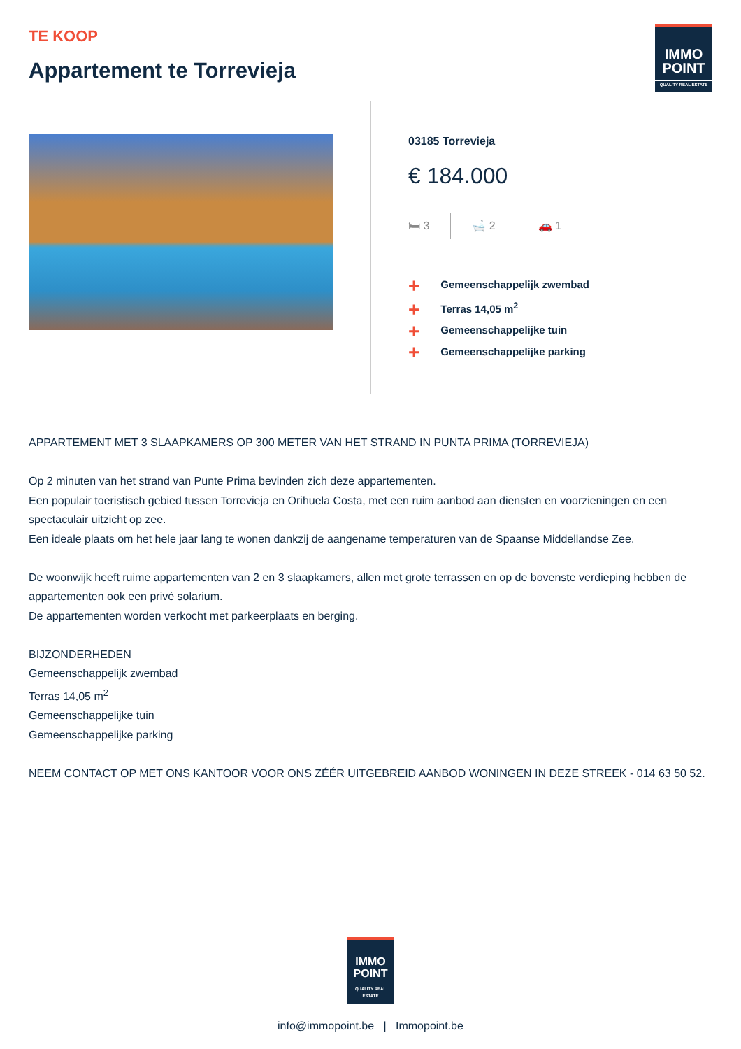TE KOOP
Appartement te Torrevieja
IMMO
POINT
QUALITY REAL ESTATE
03185 Torrevieja
€ 184.000
🛏 3 🛁 2 🚗 1
+ Gemeenschappelijk zwembad
+ Terras 14,05 m<sup>2</sup>
+ Gemeenschappelijke tuin
+ Gemeenschappelijke parking
APPARTEMENT MET 3 SLAAPKAMERS OP 300 METER VAN HET STRAND IN PUNTA PRIMA (TORREVIEJA)
Op 2 minuten van het strand van Punte Prima bevinden zich deze appartementen.
Een populair toeristisch gebied tussen Torrevieja en Orihuela Costa, met een ruim aanbod aan diensten en voorzieningen en een spectaculair uitzicht op zee.
Een ideale plaats om het hele jaar lang te wonen dankzij de aangename temperaturen van de Spaanse Middellandse Zee.
De woonwijk heeft ruime appartementen van 2 en 3 slaapkamers, allen met grote terrassen en op de bovenste verdieping hebben de appartementen ook een privé solarium.
De appartementen worden verkocht met parkeerplaats en berging.
BIJZONDERHEDEN
Gemeenschappelijk zwembad
Terras 14,05 m<sup>2</sup>
Gemeenschappelijke tuin
Gemeenschappelijke parking
NEEM CONTACT OP MET ONS KANTOOR VOOR ONS ZÉÉR UITGEBREID AANBOD WONINGEN IN DEZE STREEK - 014 63 50 52.
IMMO
POINT
QUALITY REAL ESTATE
info@immopoint.be | Immopoint.be